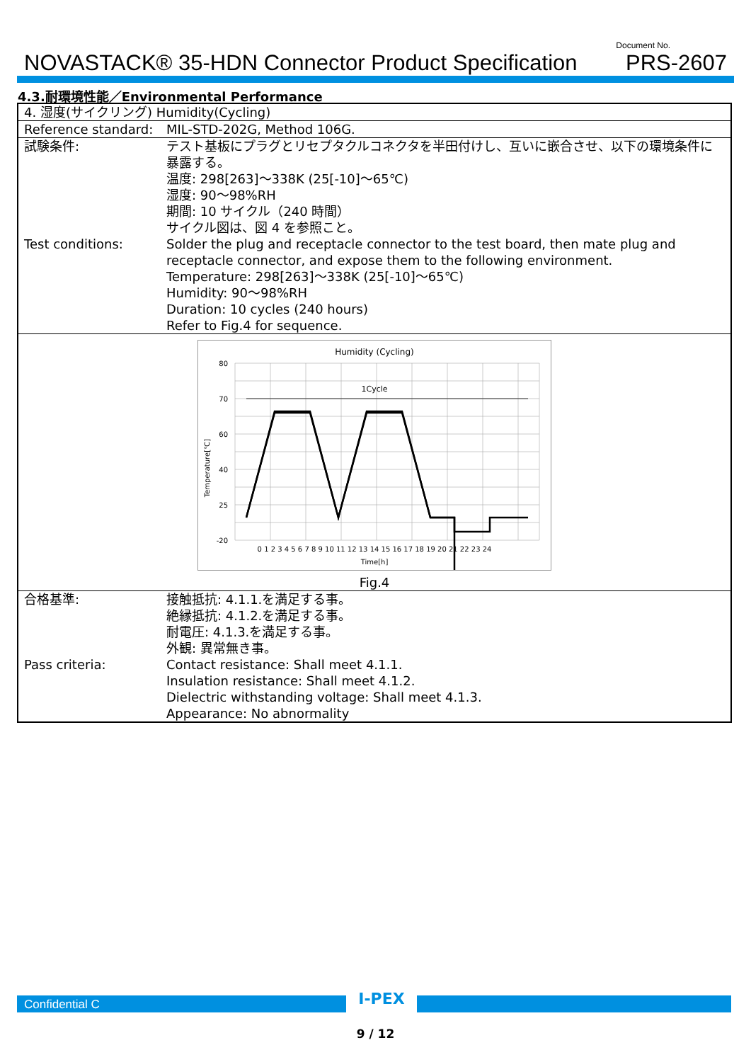NOVASTACK® 35-HDN Connector Product Specification
Document No.
PRS-2607
4.3.耐環境性能／Environmental Performance
| 4. 湿度(サイクリング) Humidity(Cycling) | |
| Reference standard: | MIL-STD-202G, Method 106G. |
| 試験条件: | テスト基板にプラグとリセプタクルコネクタを半田付けし、互いに嵌合させ、以下の環境条件に暴露する。 温度: 298[263]～338K (25[-10]～65℃) 湿度: 90～98%RH 期間: 10 サイクル（240 時間） サイクル図は、図 4 を参照こと。 |
| Test conditions: | Solder the plug and receptacle connector to the test board, then mate plug and receptacle connector, and expose them to the following environment. Temperature: 298[263]～338K (25[-10]～65℃) Humidity: 90～98%RH Duration: 10 cycles (240 hours) Refer to Fig.4 for sequence. |
| Humidity (Cycling) 80 70 60 40 25 -20 1Cycle 0 1 2 3 4 5 6 7 8 9 10 11 12 13 14 15 16 17 18 19 20 21 22 23 24 Time[h] Temperature[℃] Fig.4 | |
| 合格基準: | 接触抵抗: 4.1.1.を満足する事。 絶縁抵抗: 4.1.2.を満足する事。 耐電圧: 4.1.3.を満足する事。 外観: 異常無き事。 |
| Pass criteria: | Contact resistance: Shall meet 4.1.1. Insulation resistance: Shall meet 4.1.2. Dielectric withstanding voltage: Shall meet 4.1.3. Appearance: No abnormality |
Confidential C
I-PEX
9 / 12